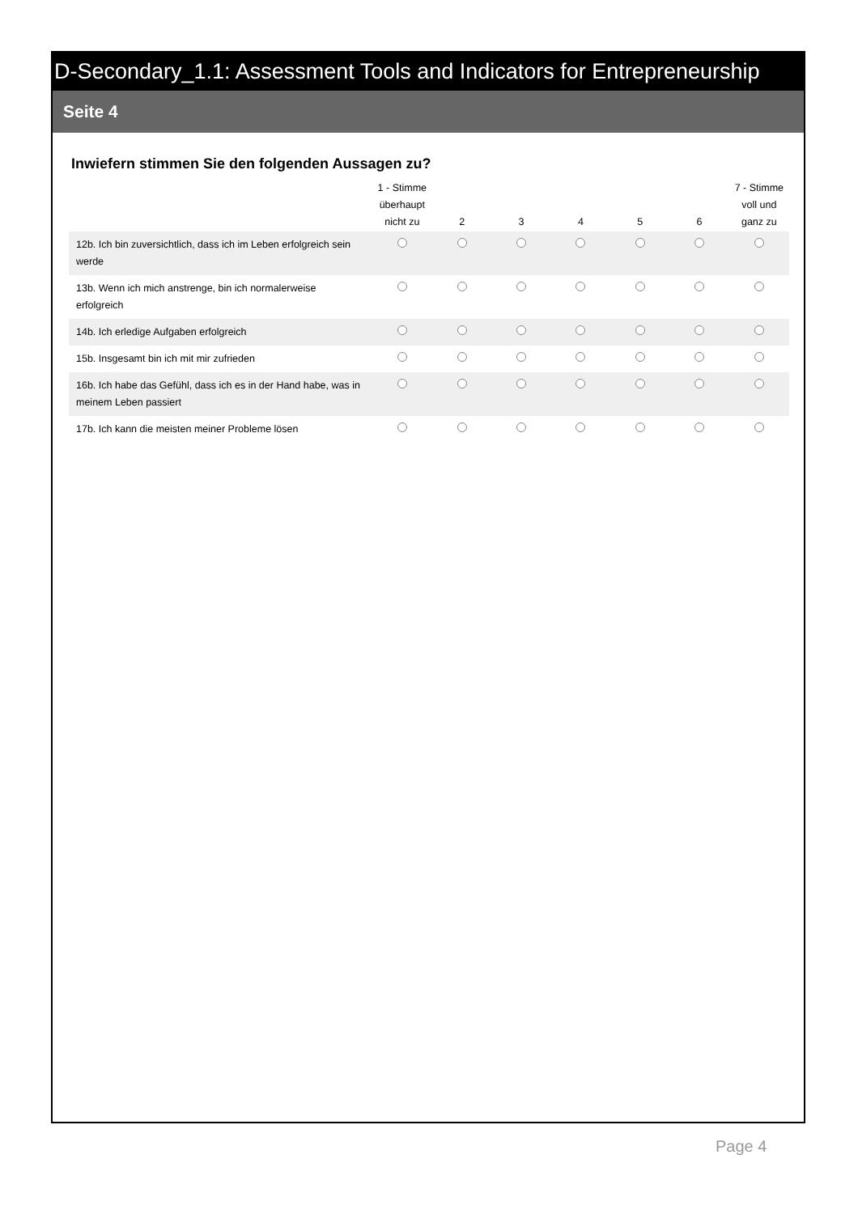D-Secondary_1.1: Assessment Tools and Indicators for Entrepreneurship
Seite 4
Inwiefern stimmen Sie den folgenden Aussagen zu?
| | 1 - Stimme überhaupt nicht zu | 2 | 3 | 4 | 5 | 6 | 7 - Stimme voll und ganz zu |
| --- | --- | --- | --- | --- | --- | --- | --- |
| 12b. Ich bin zuversichtlich, dass ich im Leben erfolgreich sein werde | | | | | | | |
| 13b. Wenn ich mich anstrenge, bin ich normalerweise erfolgreich | | | | | | | |
| 14b. Ich erledige Aufgaben erfolgreich | | | | | | | |
| 15b. Insgesamt bin ich mit mir zufrieden | | | | | | | |
| 16b. Ich habe das Gefühl, dass ich es in der Hand habe, was in meinem Leben passiert | | | | | | | |
| 17b. Ich kann die meisten meiner Probleme lösen | | | | | | | |
Page 4